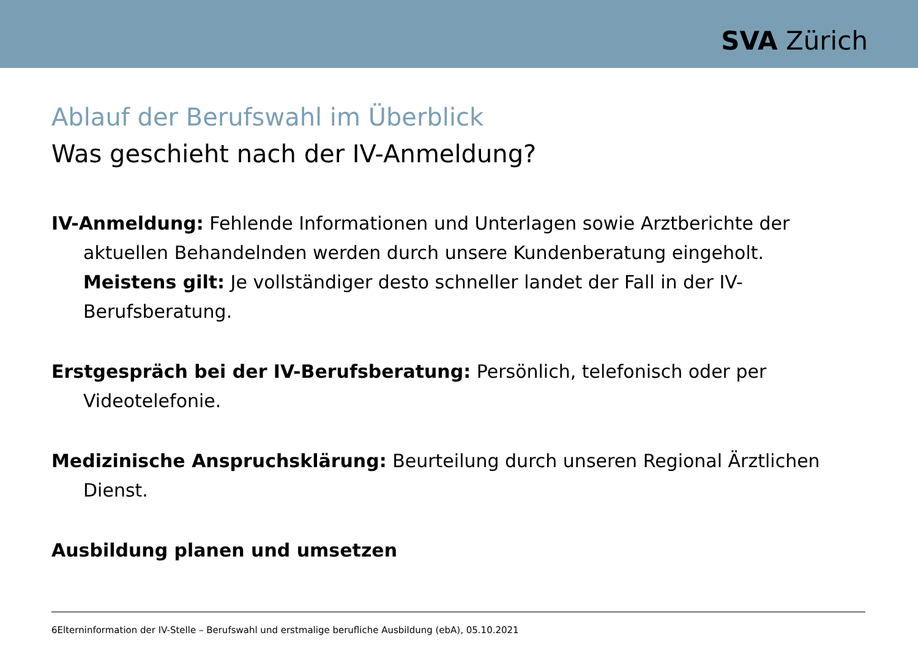SVA Zürich
Ablauf der Berufswahl im Überblick
Was geschieht nach der IV-Anmeldung?
IV-Anmeldung: Fehlende Informationen und Unterlagen sowie Arztberichte der aktuellen Behandelnden werden durch unsere Kundenberatung eingeholt.
Meistens gilt: Je vollständiger desto schneller landet der Fall in der IV-Berufsberatung.
Erstgespräch bei der IV-Berufsberatung: Persönlich, telefonisch oder per Videotelefonie.
Medizinische Anspruchsklärung: Beurteilung durch unseren Regional Ärztlichen Dienst.
Ausbildung planen und umsetzen
6Elterninformation der IV-Stelle – Berufswahl und erstmalige berufliche Ausbildung (ebA), 05.10.2021